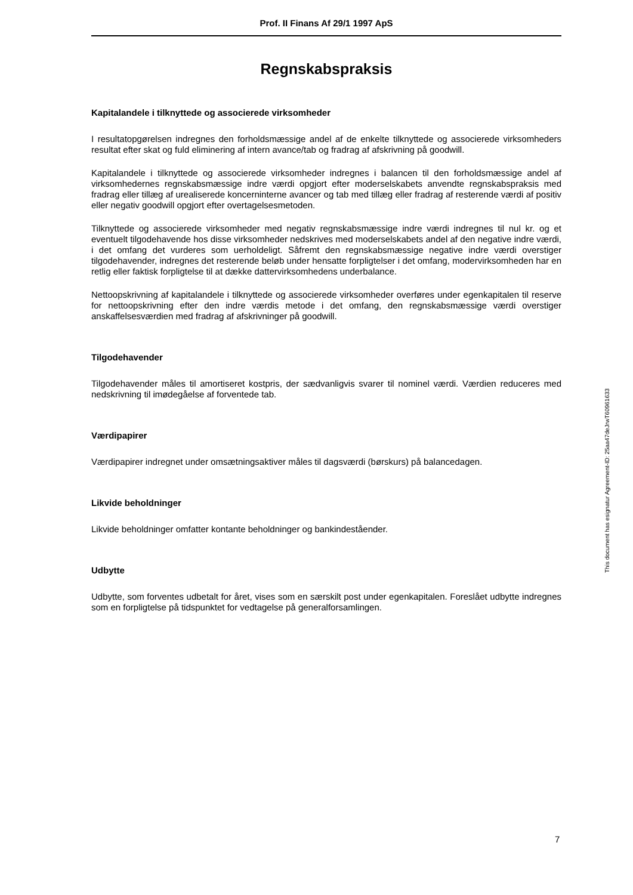Prof. II Finans Af 29/1 1997 ApS
Regnskabspraksis
Kapitalandele i tilknyttede og associerede virksomheder
I resultatopgørelsen indregnes den forholdsmæssige andel af de enkelte tilknyttede og associerede virksomheders resultat efter skat og fuld eliminering af intern avance/tab og fradrag af afskrivning på goodwill.
Kapitalandele i tilknyttede og associerede virksomheder indregnes i balancen til den forholdsmæssige andel af virksomhedernes regnskabsmæssige indre værdi opgjort efter moderselskabets anvendte regnskabspraksis med fradrag eller tillæg af urealiserede koncerninterne avancer og tab med tillæg eller fradrag af resterende værdi af positiv eller negativ goodwill opgjort efter overtagelsesmetoden.
Tilknyttede og associerede virksomheder med negativ regnskabsmæssige indre værdi indregnes til nul kr. og et eventuelt tilgodehavende hos disse virksomheder nedskrives med moderselskabets andel af den negative indre værdi, i det omfang det vurderes som uerholdeligt. Såfremt den regnskabsmæssige negative indre værdi overstiger tilgodehavender, indregnes det resterende beløb under hensatte forpligtelser i det omfang, modervirksomheden har en retlig eller faktisk forpligtelse til at dække dattervirksomhedens underbalance.
Nettoopskrivning af kapitalandele i tilknyttede og associerede virksomheder overføres under egenkapitalen til reserve for nettoopskrivning efter den indre værdis metode i det omfang, den regnskabsmæssige værdi overstiger anskaffelsesværdien med fradrag af afskrivninger på goodwill.
Tilgodehavender
Tilgodehavender måles til amortiseret kostpris, der sædvanligvis svarer til nominel værdi. Værdien reduceres med nedskrivning til imødegåelse af forventede tab.
Værdipapirer
Værdipapirer indregnet under omsætningsaktiver måles til dagsværdi (børskurs) på balancedagen.
Likvide beholdninger
Likvide beholdninger omfatter kontante beholdninger og bankindeståender.
Udbytte
Udbytte, som forventes udbetalt for året, vises som en særskilt post under egenkapitalen. Foreslået udbytte indregnes som en forpligtelse på tidspunktet for vedtagelse på generalforsamlingen.
This document has esignatur Agreement-ID: 25aa47deJrwT60961633
7